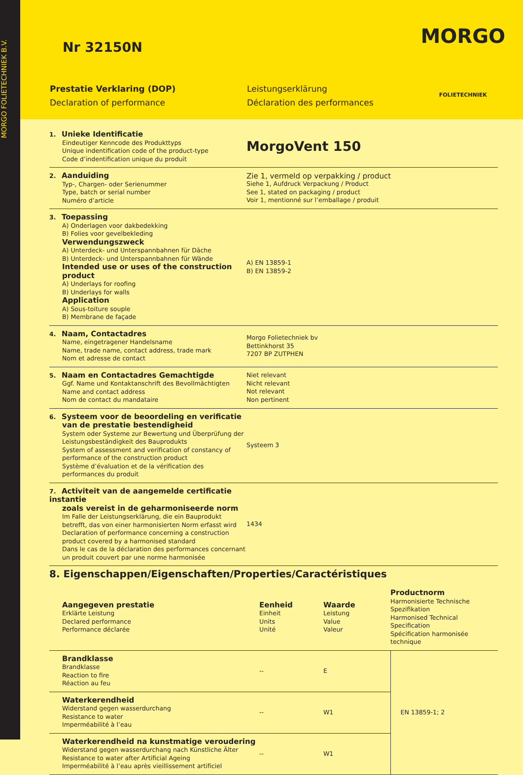MORGO FOLIETECHNIEK B.V.
Nr 32150N MORGO
FOLIETECHNIEK
Prestatie Verklaring (DOP) Leistungserklärung Declaration of performance Déclaration des performances
1. Unieke Identificatie
Eindeutiger Kenncode des Produkttyps
Unique indentification code of the product-type
Code d’indentification unique du produit
MorgoVent 150
2. Aanduiding
Typ-, Chargen- oder Serienummer
Type, batch or serial number
Numéro d’article
Zie 1, vermeld op verpakking / product
Siehe 1, Aufdruck Verpackung / Product
See 1, stated on packaging / product
Voir 1, mentionné sur l’emballage / produit
3. Toepassing
A) Onderlagen voor dakbedekking
B) Folies voor gevelbekleding
Verwendungszweck
A) Unterdeck- und Unterspannbahnen für Däche
B) Unterdeck- und Unterspannbahnen für Wände
Intended use or uses of the construction product
A) Underlays for roofing
B) Underlays for walls
Application
A) Sous-toiture souple
B) Membrane de façade
A) EN 13859-1
B) EN 13859-2
4. Naam, Contactadres
Name, eingetragener Handelsname
Name, trade name, contact address, trade mark
Nom et adresse de contact
Morgo Folietechniek bv
Bettinkhorst 35
7207 BP ZUTPHEN
5. Naam en Contactadres Gemachtigde
Ggf. Name und Kontaktanschrift des Bevollmächtigten
Name and contact address
Nom de contact du mandataire
Niet relevant
Nicht relevant
Not relevant
Non pertinent
6. Systeem voor de beoordeling en verificatie
van de prestatie bestendigheid
System oder Systeme zur Bewertung und Überprüfung der Leistungsbeständigkeit des Bauprodukts
System of assessment and verification of constancy of performance of the construction product
Système d’évaluation et de la vérification des performances du produit
Systeem 3
7. Activiteit van de aangemelde certificatie instantie
zoals vereist in de geharmoniseerde norm
Im Falle der Leistungserklärung, die ein Bauprodukt betrefft, das von einer harmonisierten Norm erfasst wird
Declaration of performance concerning a construction product covered by a harmonised standard
Dans le cas de la déclaration des performances concernant un produit couvert par une norme harmonisée
1434
8. Eigenschappen/Eigenschaften/Properties/Caractéristiques
| Aangegeven prestatie Erklärte Leistung Declared performance Performance déclarée | Eenheid Einheit Units Unité | Waarde Leistung Value Valeur | Productnorm Harmonisierte Technische Spezifikation Harmonised Technical Specification Spécification harmonisée technique |
| --- | --- | --- | --- |
| Brandklasse Brandklasse Reaction to fire Réaction au feu | -- | E | EN 13859-1; 2 |
| Waterkerendheid Widerstand gegen wasserdurchang Resistance to water Imperméabilité à l’eau | -- | W1 | |
| Waterkerendheid na kunstmatige veroudering Widerstand gegen wasserdurchang nach Künstliche Älter Resistance to water after Artificial Ageing Imperméabilité à l’eau après vieillissement artificiel | -- | W1 | |